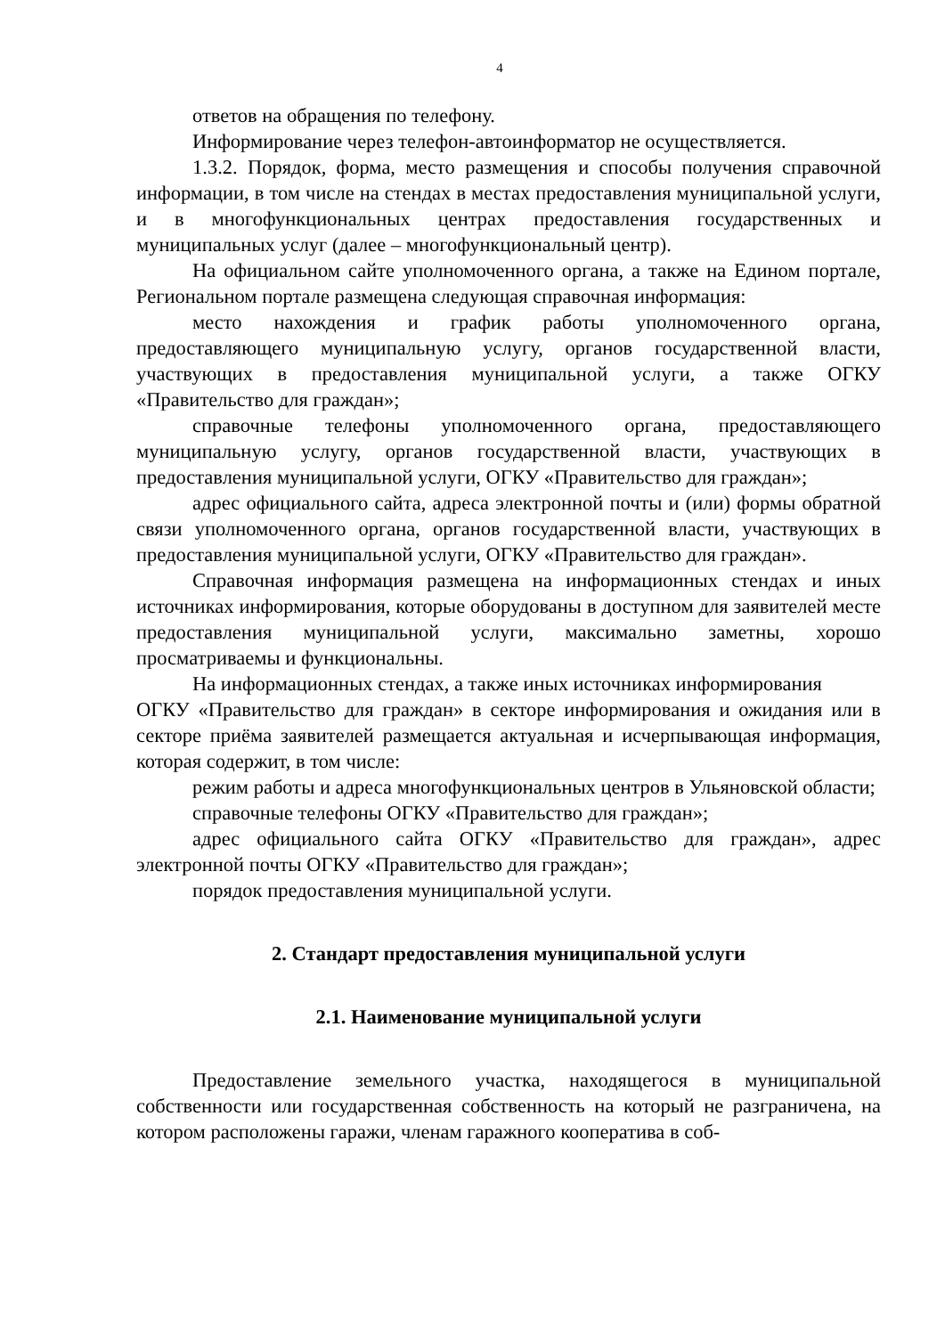4
ответов на обращения по телефону.
Информирование через телефон-автоинформатор не осуществляется.
1.3.2. Порядок, форма, место размещения и способы получения справочной информации, в том числе на стендах в местах предоставления муниципальной услуги, и в многофункциональных центрах предоставления государственных и муниципальных услуг (далее – многофункциональный центр).
На официальном сайте уполномоченного органа, а также на Едином портале, Региональном портале размещена следующая справочная информация:
место нахождения и график работы уполномоченного органа, предоставляющего муниципальную услугу, органов государственной власти, участвующих в предоставления муниципальной услуги, а также ОГКУ «Правительство для граждан»;
справочные телефоны уполномоченного органа, предоставляющего муниципальную услугу, органов государственной власти, участвующих в предоставления муниципальной услуги, ОГКУ «Правительство для граждан»;
адрес официального сайта, адреса электронной почты и (или) формы обратной связи уполномоченного органа, органов государственной власти, участвующих в предоставления муниципальной услуги, ОГКУ «Правительство для граждан».
Справочная информация размещена на информационных стендах и иных источниках информирования, которые оборудованы в доступном для заявителей месте предоставления муниципальной услуги, максимально заметны, хорошо просматриваемы и функциональны.
На информационных стендах, а также иных источниках информирования
ОГКУ «Правительство для граждан» в секторе информирования и ожидания или в секторе приёма заявителей размещается актуальная и исчерпывающая информация, которая содержит, в том числе:
режим работы и адреса многофункциональных центров в Ульяновской области;
справочные телефоны ОГКУ «Правительство для граждан»;
адрес официального сайта ОГКУ «Правительство для граждан», адрес электронной почты ОГКУ «Правительство для граждан»;
порядок предоставления муниципальной услуги.
2. Стандарт предоставления муниципальной услуги
2.1. Наименование муниципальной услуги
Предоставление земельного участка, находящегося в муниципальной собственности или государственная собственность на который не разграничена, на котором расположены гаражи, членам гаражного кооператива в соб-